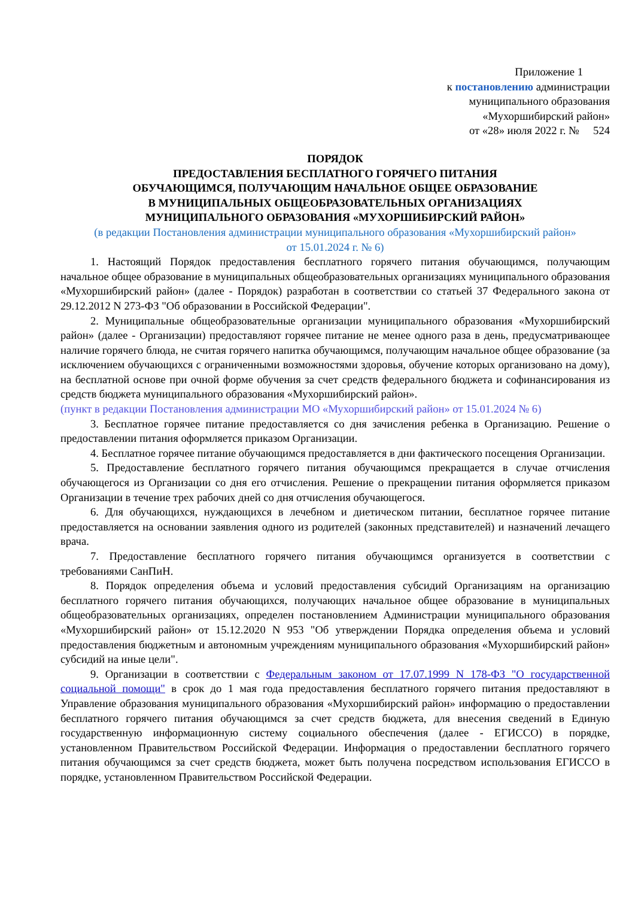Приложение 1
к постановлению администрации
муниципального образования
«Мухоршибирский район»
от «28» июля 2022 г. № 524
ПОРЯДОК
ПРЕДОСТАВЛЕНИЯ БЕСПЛАТНОГО ГОРЯЧЕГО ПИТАНИЯ
ОБУЧАЮЩИМСЯ, ПОЛУЧАЮЩИМ НАЧАЛЬНОЕ ОБЩЕЕ ОБРАЗОВАНИЕ
В МУНИЦИПАЛЬНЫХ ОБЩЕОБРАЗОВАТЕЛЬНЫХ ОРГАНИЗАЦИЯХ
МУНИЦИПАЛЬНОГО ОБРАЗОВАНИЯ «МУХОРШИБИРСКИЙ РАЙОН»
(в редакции Постановления администрации муниципального образования «Мухоршибирский район»
от 15.01.2024 г. № 6)
1. Настоящий Порядок предоставления бесплатного горячего питания обучающимся, получающим начальное общее образование в муниципальных общеобразовательных организациях муниципального образования «Мухоршибирский район» (далее - Порядок) разработан в соответствии со статьей 37 Федерального закона от 29.12.2012 N 273-ФЗ "Об образовании в Российской Федерации".
2. Муниципальные общеобразовательные организации муниципального образования «Мухоршибирский район» (далее - Организации) предоставляют горячее питание не менее одного раза в день, предусматривающее наличие горячего блюда, не считая горячего напитка обучающимся, получающим начальное общее образование (за исключением обучающихся с ограниченными возможностями здоровья, обучение которых организовано на дому), на бесплатной основе при очной форме обучения за счет средств федерального бюджета и софинансирования из средств бюджета муниципального образования «Мухоршибирский район».
(пункт в редакции Постановления администрации МО «Мухоршибирский район» от 15.01.2024 № 6)
3. Бесплатное горячее питание предоставляется со дня зачисления ребенка в Организацию. Решение о предоставлении питания оформляется приказом Организации.
4. Бесплатное горячее питание обучающимся предоставляется в дни фактического посещения Организации.
5. Предоставление бесплатного горячего питания обучающимся прекращается в случае отчисления обучающегося из Организации со дня его отчисления. Решение о прекращении питания оформляется приказом Организации в течение трех рабочих дней со дня отчисления обучающегося.
6. Для обучающихся, нуждающихся в лечебном и диетическом питании, бесплатное горячее питание предоставляется на основании заявления одного из родителей (законных представителей) и назначений лечащего врача.
7. Предоставление бесплатного горячего питания обучающимся организуется в соответствии с требованиями СанПиН.
8. Порядок определения объема и условий предоставления субсидий Организациям на организацию бесплатного горячего питания обучающихся, получающих начальное общее образование в муниципальных общеобразовательных организациях, определен постановлением Администрации муниципального образования «Мухоршибирский район» от 15.12.2020 N 953 "Об утверждении Порядка определения объема и условий предоставления бюджетным и автономным учреждениям муниципального образования «Мухоршибирский район» субсидий на иные цели".
9. Организации в соответствии с Федеральным законом от 17.07.1999 N 178-ФЗ "О государственной социальной помощи" в срок до 1 мая года предоставления бесплатного горячего питания предоставляют в Управление образования муниципального образования «Мухоршибирский район» информацию о предоставлении бесплатного горячего питания обучающимся за счет средств бюджета, для внесения сведений в Единую государственную информационную систему социального обеспечения (далее - ЕГИССО) в порядке, установленном Правительством Российской Федерации. Информация о предоставлении бесплатного горячего питания обучающимся за счет средств бюджета, может быть получена посредством использования ЕГИССО в порядке, установленном Правительством Российской Федерации.